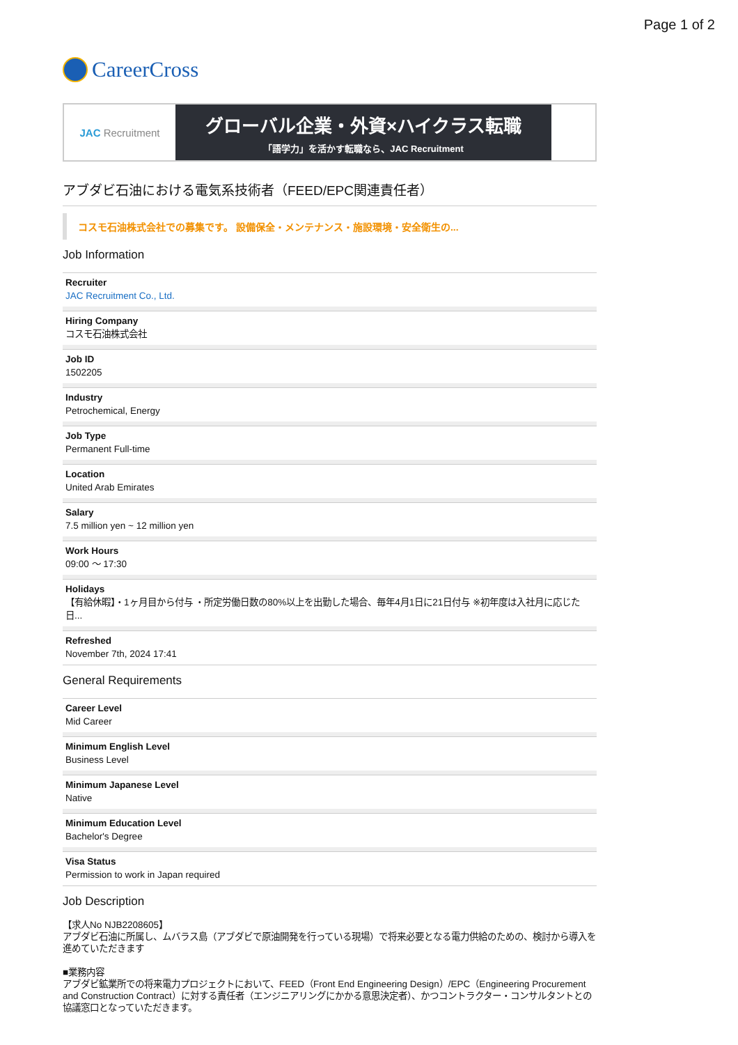Page 1 of 2
CareerCross
JAC Recruitment
グローバル企業・外資×ハイクラス転職
「語学力」を活かす転職なら、JAC Recruitment
アブダビ石油における電気系技術者（FEED/EPC関連責任者）
コスモ石油株式会社での募集です。 設備保全・メンテナンス・施設環境・安全衛生の...
Job Information
Recruiter
JAC Recruitment Co., Ltd.
Hiring Company
コスモ石油株式会社
Job ID
1502205
Industry
Petrochemical, Energy
Job Type
Permanent Full-time
Location
United Arab Emirates
Salary
7.5 million yen ~ 12 million yen
Work Hours
09:00 ～ 17:30
Holidays
【有給休暇】・1ヶ月目から付与 ・所定労働日数の80%以上を出勤した場合、毎年4月1日に21日付与 ※初年度は入社月に応じた日...
Refreshed
November 7th, 2024 17:41
General Requirements
Career Level
Mid Career
Minimum English Level
Business Level
Minimum Japanese Level
Native
Minimum Education Level
Bachelor's Degree
Visa Status
Permission to work in Japan required
Job Description
【求人No NJB2208605】
アブダビ石油に所属し、ムバラス島（アブダビで原油開発を行っている現場）で将来必要となる電力供給のための、検討から導入を進めていただきます
■業務内容
アブダビ鉱業所での将来電力プロジェクトにおいて、FEED（Front End Engineering Design）/EPC（Engineering Procurement and Construction Contract）に対する責任者（エンジニアリングにかかる意思決定者）、かつコントラクター・コンサルタントとの協議窓口となっていただきます。